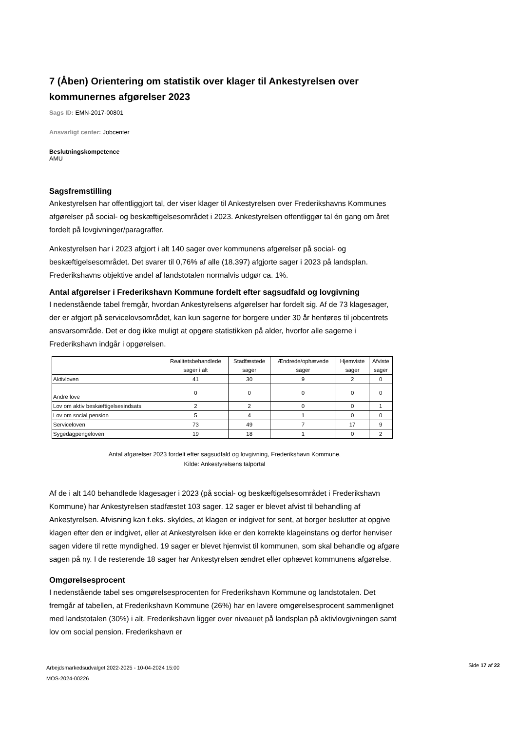7 (Åben) Orientering om statistik over klager til Ankestyrelsen over kommunernes afgørelser 2023
Sags ID: EMN-2017-00801
Ansvarligt center: Jobcenter
Beslutningskompetence
AMU
Sagsfremstilling
Ankestyrelsen har offentliggjort tal, der viser klager til Ankestyrelsen over Frederikshavns Kommunes afgørelser på social- og beskæftigelsesområdet i 2023. Ankestyrelsen offentliggør tal én gang om året fordelt på lovgivninger/paragraffer.
Ankestyrelsen har i 2023 afgjort i alt 140 sager over kommunens afgørelser på social- og beskæftigelsesområdet. Det svarer til 0,76% af alle (18.397) afgjorte sager i 2023 på landsplan. Frederikshavns objektive andel af landstotalen normalvis udgør ca. 1%.
Antal afgørelser i Frederikshavn Kommune fordelt efter sagsudfald og lovgivning
I nedenstående tabel fremgår, hvordan Ankestyrelsens afgørelser har fordelt sig. Af de 73 klagesager, der er afgjort på servicelovsområdet, kan kun sagerne for borgere under 30 år henføres til jobcentrets ansvarsområde. Det er dog ikke muligt at opgøre statistikken på alder, hvorfor alle sagerne i Frederikshavn indgår i opgørelsen.
| | Realitetsbehandlede sager i alt | Stadfæstede sager | Ændrede/ophævede sager | Hjemviste sager | Afviste sager |
| --- | --- | --- | --- | --- | --- |
| Aktivloven | 41 | 30 | 9 | 2 | 0 |
| Andre love | 0 | 0 | 0 | 0 | 0 |
| Lov om aktiv beskæftigelsesindsats | 2 | 2 | 0 | 0 | 1 |
| Lov om social pension | 5 | 4 | 1 | 0 | 0 |
| Serviceloven | 73 | 49 | 7 | 17 | 9 |
| Sygedagpengeloven | 19 | 18 | 1 | 0 | 2 |
Antal afgørelser 2023 fordelt efter sagsudfald og lovgivning, Frederikshavn Kommune.
Kilde: Ankestyrelsens talportal
Af de i alt 140 behandlede klagesager i 2023 (på social- og beskæftigelsesområdet i Frederikshavn Kommune) har Ankestyrelsen stadfæstet 103 sager. 12 sager er blevet afvist til behandling af Ankestyrelsen. Afvisning kan f.eks. skyldes, at klagen er indgivet for sent, at borger beslutter at opgive klagen efter den er indgivet, eller at Ankestyrelsen ikke er den korrekte klageinstans og derfor henviser sagen videre til rette myndighed. 19 sager er blevet hjemvist til kommunen, som skal behandle og afgøre sagen på ny. I de resterende 18 sager har Ankestyrelsen ændret eller ophævet kommunens afgørelse.
Omgørelsesprocent
I nedenstående tabel ses omgørelsesprocenten for Frederikshavn Kommune og landstotalen. Det fremgår af tabellen, at Frederikshavn Kommune (26%) har en lavere omgørelsesprocent sammenlignet med landstotalen (30%) i alt. Frederikshavn ligger over niveauet på landsplan på aktivlovgivningen samt lov om social pension. Frederikshavn er
Arbejdsmarkedsudvalget 2022-2025 - 10-04-2024 15:00
MOS-2024-00226
Side 17 af 22